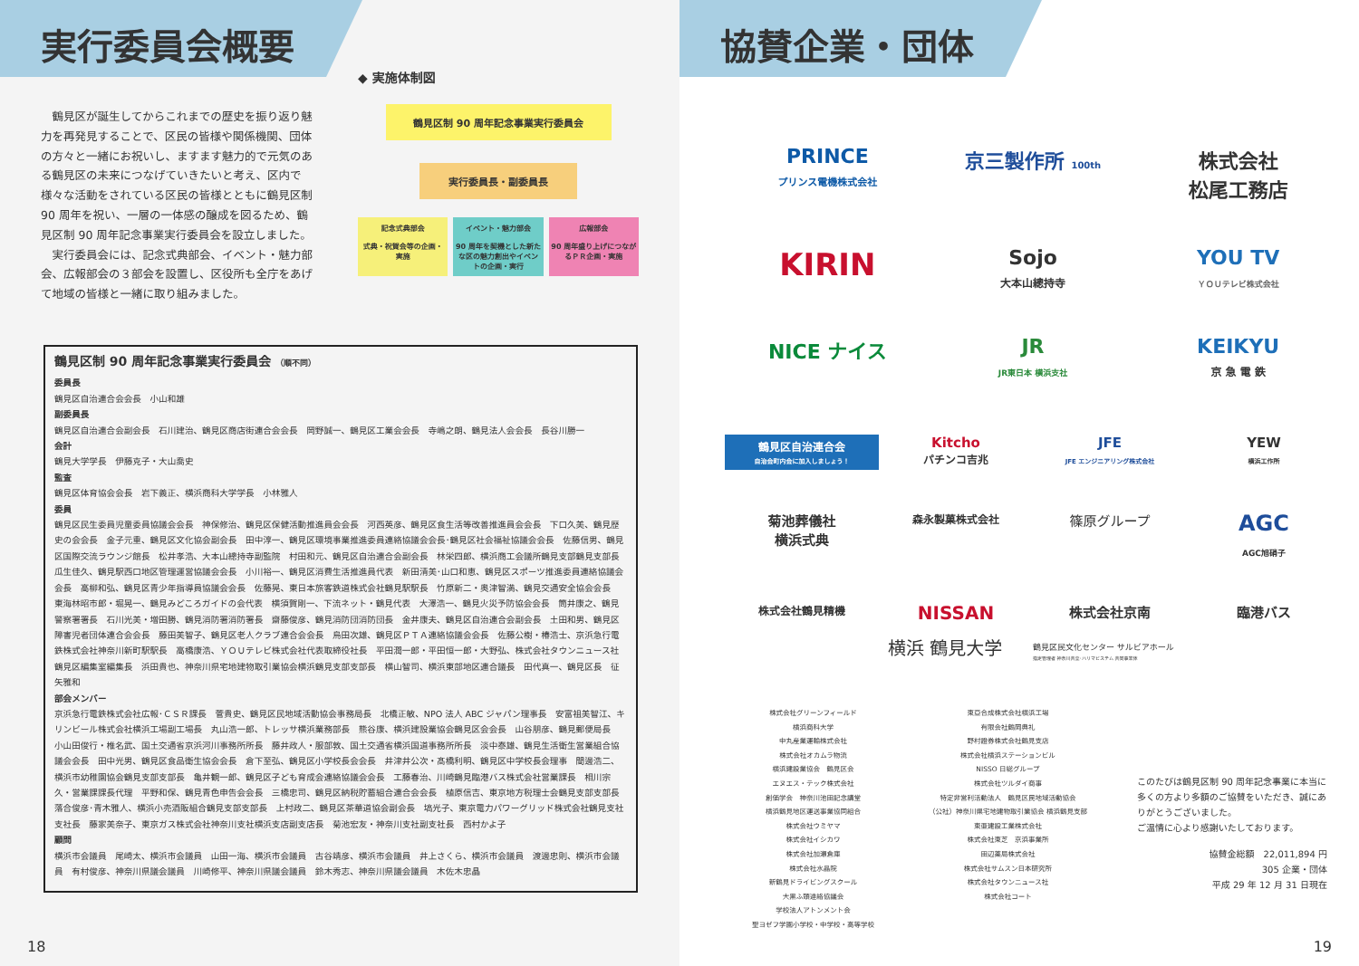実行委員会概要
　鶴見区が誕生してからこれまでの歴史を振り返り魅力を再発見することで、区民の皆様や関係機関、団体の方々と一緒にお祝いし、ますます魅力的で元気のある鶴見区の未来につなげていきたいと考え、区内で様々な活動をされている区民の皆様とともに鶴見区制 90 周年を祝い、一層の一体感の醸成を図るため、鶴見区制 90 周年記念事業実行委員会を設立しました。
　実行委員会には、記念式典部会、イベント・魅力部会、広報部会の３部会を設置し、区役所も全庁をあげて地域の皆様と一緒に取り組みました。
◆ 実施体制図
鶴見区制 90 周年記念事業実行委員会
実行委員長・副委員長
記念式典部会
式典・祝賀会等の企画・実施
イベント・魅力部会
90 周年を契機とした新たな区の魅力創出やイベントの企画・実行
広報部会
90 周年盛り上げにつながるＰＲ企画・実施
鶴見区制 90 周年記念事業実行委員会 （順不同）
委員長
鶴見区自治連合会会長　小山和雄
副委員長
鶴見区自治連合会副会長　石川建治、鶴見区商店街連合会会長　岡野誠一、鶴見区工業会会長　寺嶋之朗、鶴見法人会会長　長谷川勝一
会計
鶴見大学学長　伊藤克子・大山喬史
監査
鶴見区体育協会会長　岩下義正、横浜商科大学学長　小林雅人
委員
鶴見区民生委員児童委員協議会会長　神保修治、鶴見区保健活動推進員会会長　河西英彦、鶴見区食生活等改善推進員会会長　下口久美、鶴見歴史の会会長　金子元重、鶴見区文化協会副会長　田中淳一、鶴見区環境事業推進委員連絡協議会会長･鶴見区社会福祉協議会会長　佐藤信男、鶴見区国際交流ラウンジ館長　松井孝浩、大本山總持寺副監院　村田和元、鶴見区自治連合会副会長　林栄四郎、横浜商工会議所鶴見支部鶴見支部長　瓜生佳久、鶴見駅西口地区管理運営協議会会長　小川裕一、鶴見区消費生活推進員代表　新田清美･山口和恵、鶴見区スポーツ推進委員連絡協議会会長　高柳和弘、鶴見区青少年指導員協議会会長　佐藤晃、東日本旅客鉄道株式会社鶴見駅駅長　竹原新二・奥津智満、鶴見交通安全協会会長　東海林昭市郎・堀晃一、鶴見みどころガイドの会代表　横須賀剛一、下流ネット・鶴見代表　大澤浩一、鶴見火災予防協会会長　筒井康之、鶴見警察署署長　石川光美・増田勝、鶴見消防署消防署長　齋藤俊彦、鶴見消防団消防団長　金井康夫、鶴見区自治連合会副会長　土田和男、鶴見区障害児者団体連合会会長　藤田美智子、鶴見区老人クラブ連合会会長　烏田次雄、鶴見区ＰＴＡ連絡協議会会長　佐藤公樹・椿浩士、京浜急行電鉄株式会社神奈川新町駅駅長　高橋康浩、ＹＯＵテレビ株式会社代表取締役社長　平田潤一郎・平田恒一郎・大野弘、株式会社タウンニュース社鶴見区編集室編集長　浜田貴也、神奈川県宅地建物取引業協会横浜鶴見支部支部長　横山智司、横浜東部地区連合議長　田代真一、鶴見区長　征矢雅和
部会メンバー
京浜急行電鉄株式会社広報･ＣＳＲ課長　菅貴史、鶴見区民地域活動協会事務局長　北橋正敏、NPO 法人 ABC ジャパン理事長　安富祖美智江、キリンビール株式会社横浜工場副工場長　丸山浩一郎、トレッサ横浜業務部長　熊谷康、横浜建設業協会鶴見区会会長　山谷朋彦、鶴見郵便局長　小山田俊行・椎名武、国土交通省京浜河川事務所所長　藤井政人・服部敦、国土交通省横浜国道事務所所長　淡中泰雄、鶴見生活衛生営業組合協議会会長　田中光男、鶴見区食品衛生協会会長　倉下至弘、鶴見区小学校長会会長　井津井公次・髙橋利明、鶴見区中学校長会理事　間邊浩二、横浜市幼稚園協会鶴見支部支部長　亀井観一郎、鶴見区子ども育成会連絡協議会会長　工藤春治、川崎鶴見臨港バス株式会社営業課長　相川宗久・営業課課長代理　平野和保、鶴見青色申告会会長　三橋忠司、鶴見区納税貯蓄組合連合会会長　植原信吉、東京地方税理士会鶴見支部支部長　落合俊彦･青木雅人、横浜小売酒販組合鶴見支部支部長　上村政二、鶴見区茶華道協会副会長　塙光子、東京電力パワーグリッド株式会社鶴見支社支社長　藤家美奈子、東京ガス株式会社神奈川支社横浜支店副支店長　菊池宏友・神奈川支社副支社長　西村かよ子
顧問
横浜市会議員　尾崎太、横浜市会議員　山田一海、横浜市会議員　古谷靖彦、横浜市会議員　井上さくら、横浜市会議員　渡邊忠則、横浜市会議員　有村俊彦、神奈川県議会議員　川崎修平、神奈川県議会議員　鈴木秀志、神奈川県議会議員　木佐木忠晶
18
協賛企業・団体
PRINCE
プリンス電機株式会社
京三製作所 100th
株式会社
松尾工務店
KIRIN
Sojo
大本山總持寺
YOU TV
ＹＯＵテレビ株式会社
NICE ナイス
JR
JR東日本 横浜支社
KEIKYU
京 急 電 鉄
鶴見区自治連合会
自治会町内会に加入しましょう！
Kitcho
パチンコ吉兆
JFE
JFE エンジニアリング株式会社
YEW
横浜工作所
菊池葬儀社
横浜式典
森永製菓株式会社
篠原グループ
AGC
AGC旭硝子
株式会社鶴見精機
NISSAN
株式会社京南
臨港バス
横浜 鶴見大学
鶴見区民文化センター サルビアホール
指定管理者 神奈川共立･ハリマビステム 共同事業体
株式会社グリーンフィールド
横浜商科大学
中丸産業運輸株式会社
株式会社オカムラ物流
横浜建設業協会　鶴見区会
エヌエス・テック株式会社
創価学会　神奈川池田記念講堂
横浜鶴見地区運送事業協同組合
株式会社ウミヤマ
株式会社イシカワ
株式会社加瀬倉庫
株式会社水晶院
新鶴見ドライビングスクール
大黒ふ頭連絡協議会
学校法人アトンメント会
聖ヨゼフ学園小学校・中学校・高等学校
東亞合成株式会社横浜工場
有限会社鶴岡典礼
野村證券株式会社鶴見支店
株式会社横浜ステーションビル
NISSO 日総グループ
株式会社ツルダイ商事
特定非営利活動法人　鶴見区民地域活動協会
（公社）神奈川県宅地建物取引業協会 横浜鶴見支部
東亜建設工業株式会社
株式会社東芝　京浜事業所
田辺薬局株式会社
株式会社サムスン日本研究所
株式会社タウンニュース社
株式会社コート
このたびは鶴見区制 90 周年記念事業に本当に多くの方より多額のご協賛をいただき、誠にありがとうございました。
ご温情に心より感謝いたしております。
協賛金総額　22,011,894 円
305 企業・団体
平成 29 年 12 月 31 日現在
19